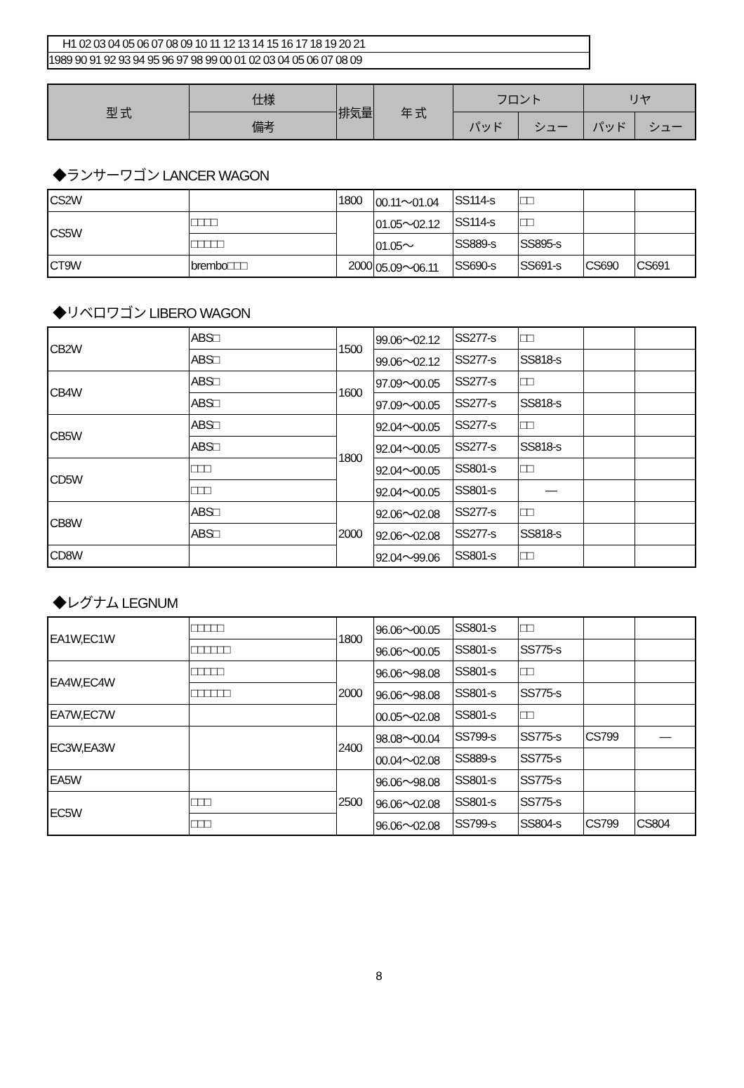H1 02 03 04 05 06 07 08 09 10 11 12 13 14 15 16 17 18 19 20 21
1989 90 91 92 93 94 95 96 97 98 99 00 01 02 03 04 05 06 07 08 09
| 型 式 | 仕様 | 排気量 | 年 式 | フロント | | リヤ | |
| --- | --- | --- | --- | --- | --- | --- | --- |
| | 備考 | | | パッド | シュー | パッド | シュー |
◆ランサーワゴン LANCER WAGON
| CS2W | | 1800 | 00.11～01.04 | SS114-s | □□ | | |
| CS5W | □□□□ | | 01.05～02.12 | SS114-s | □□ | | |
| | □□□□□ | | 01.05～ | SS889-s | SS895-s | | |
| CT9W | brembo□□□ | 2000 | 05.09～06.11 | SS690-s | SS691-s | CS690 | CS691 |
◆リベロワゴン LIBERO WAGON
| CB2W | ABS□ | 1500 | 99.06～02.12 | SS277-s | □□ | | |
| | ABS□ | | 99.06～02.12 | SS277-s | SS818-s | | |
| CB4W | ABS□ | 1600 | 97.09～00.05 | SS277-s | □□ | | |
| | ABS□ | | 97.09～00.05 | SS277-s | SS818-s | | |
| CB5W | ABS□ | 1800 | 92.04～00.05 | SS277-s | □□ | | |
| | ABS□ | | 92.04～00.05 | SS277-s | SS818-s | | |
| CD5W | □□□ | | 92.04～00.05 | SS801-s | □□ | | |
| | □□□ | | 92.04～00.05 | SS801-s | — | | |
| CB8W | ABS□ | 2000 | 92.06～02.08 | SS277-s | □□ | | |
| | ABS□ | | 92.06～02.08 | SS277-s | SS818-s | | |
| CD8W | | | 92.04～99.06 | SS801-s | □□ | | |
◆レグナム LEGNUM
| EA1W,EC1W | □□□□□ | 1800 | 96.06～00.05 | SS801-s | □□ | | |
| | □□□□□□ | | 96.06～00.05 | SS801-s | SS775-s | | |
| EA4W,EC4W | □□□□□ | 2000 | 96.06～98.08 | SS801-s | □□ | | |
| | □□□□□□ | | 96.06～98.08 | SS801-s | SS775-s | | |
| EA7W,EC7W | | | 00.05～02.08 | SS801-s | □□ | | |
| EC3W,EA3W | | 2400 | 98.08～00.04 | SS799-s | SS775-s | CS799 | — |
| | | | 00.04～02.08 | SS889-s | SS775-s | | |
| EA5W | | 2500 | 96.06～98.08 | SS801-s | SS775-s | | |
| EC5W | □□□ | | 96.06～02.08 | SS801-s | SS775-s | | |
| | □□□ | | 96.06～02.08 | SS799-s | SS804-s | CS799 | CS804 |
8